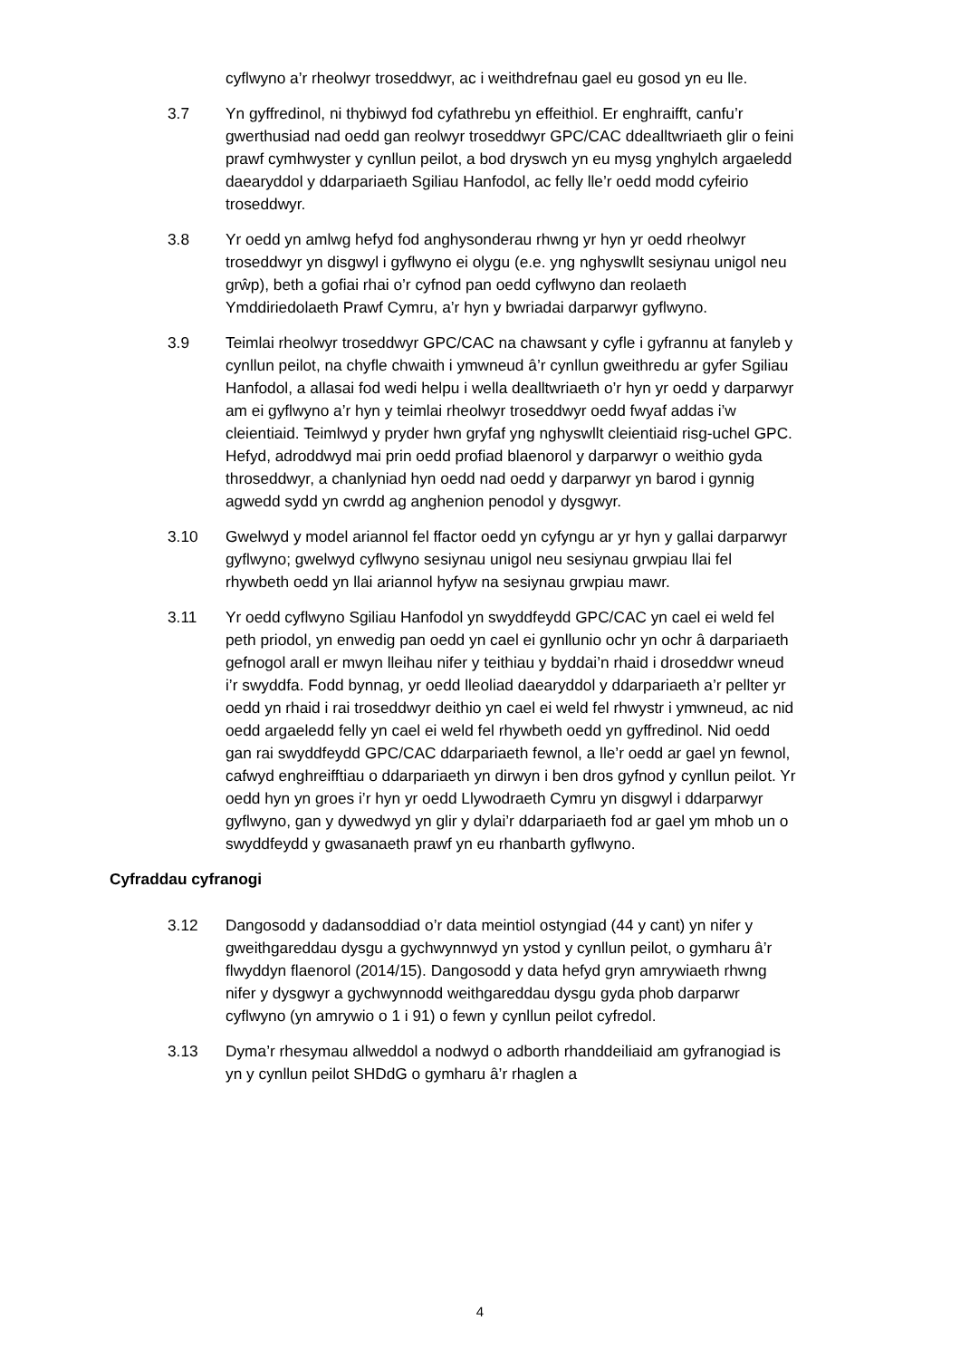cyflwyno a’r rheolwyr troseddwyr, ac i weithdrefnau gael eu gosod yn eu lle.
3.7 Yn gyffredinol, ni thybiwyd fod cyfathrebu yn effeithiol. Er enghraifft, canfu’r gwerthusiad nad oedd gan reolwyr troseddwyr GPC/CAC ddealltwriaeth glir o feini prawf cymhwyster y cynllun peilot, a bod dryswch yn eu mysg ynghylch argaeledd daearyddol y ddarpariaeth Sgiliau Hanfodol, ac felly lle’r oedd modd cyfeirio troseddwyr.
3.8 Yr oedd yn amlwg hefyd fod anghysonderau rhwng yr hyn yr oedd rheolwyr troseddwyr yn disgwyl i gyflwyno ei olygu (e.e. yng nghyswllt sesiynau unigol neu grŵp), beth a gofiai rhai o’r cyfnod pan oedd cyflwyno dan reolaeth Ymddiriedolaeth Prawf Cymru, a’r hyn y bwriadai darparwyr gyflwyno.
3.9 Teimlai rheolwyr troseddwyr GPC/CAC na chawsant y cyfle i gyfrannu at fanyleb y cynllun peilot, na chyfle chwaith i ymwneud â’r cynllun gweithredu ar gyfer Sgiliau Hanfodol, a allasai fod wedi helpu i wella dealltwriaeth o’r hyn yr oedd y darparwyr am ei gyflwyno a’r hyn y teimlai rheolwyr troseddwyr oedd fwyaf addas i’w cleientiaid. Teimlwyd y pryder hwn gryfaf yng nghyswllt cleientiaid risg-uchel GPC. Hefyd, adroddwyd mai prin oedd profiad blaenorol y darparwyr o weithio gyda throseddwyr, a chanlyniad hyn oedd nad oedd y darparwyr yn barod i gynnig agwedd sydd yn cwrdd ag anghenion penodol y dysgwyr.
3.10 Gwelwyd y model ariannol fel ffactor oedd yn cyfyngu ar yr hyn y gallai darparwyr gyflwyno; gwelwyd cyflwyno sesiynau unigol neu sesiynau grwpiau llai fel rhywbeth oedd yn llai ariannol hyfyw na sesiynau grwpiau mawr.
3.11 Yr oedd cyflwyno Sgiliau Hanfodol yn swyddfeydd GPC/CAC yn cael ei weld fel peth priodol, yn enwedig pan oedd yn cael ei gynllunio ochr yn ochr â darpariaeth gefnogol arall er mwyn lleihau nifer y teithiau y byddai’n rhaid i droseddwr wneud i’r swyddfa. Fodd bynnag, yr oedd lleoliad daearyddol y ddarpariaeth a’r pellter yr oedd yn rhaid i rai troseddwyr deithio yn cael ei weld fel rhwystr i ymwneud, ac nid oedd argaeledd felly yn cael ei weld fel rhywbeth oedd yn gyffredinol. Nid oedd gan rai swyddfeydd GPC/CAC ddarpariaeth fewnol, a lle’r oedd ar gael yn fewnol, cafwyd enghreifftiau o ddarpariaeth yn dirwyn i ben dros gyfnod y cynllun peilot. Yr oedd hyn yn groes i’r hyn yr oedd Llywodraeth Cymru yn disgwyl i ddarparwyr gyflwyno, gan y dywedwyd yn glir y dylai’r ddarpariaeth fod ar gael ym mhob un o swyddfeydd y gwasanaeth prawf yn eu rhanbarth gyflwyno.
Cyfraddau cyfranogi
3.12 Dangosodd y dadansoddiad o’r data meintiol ostyngiad (44 y cant) yn nifer y gweithgareddau dysgu a gychwynnwyd yn ystod y cynllun peilot, o gymharu â’r flwyddyn flaenorol (2014/15). Dangosodd y data hefyd gryn amrywiaeth rhwng nifer y dysgwyr a gychwynnodd weithgareddau dysgu gyda phob darparwr cyflwyno (yn amrywio o 1 i 91) o fewn y cynllun peilot cyfredol.
3.13 Dyma’r rhesymau allweddol a nodwyd o adborth rhanddeiliaid am gyfranogiad is yn y cynllun peilot SHDdG o gymharu â’r rhaglen a
4